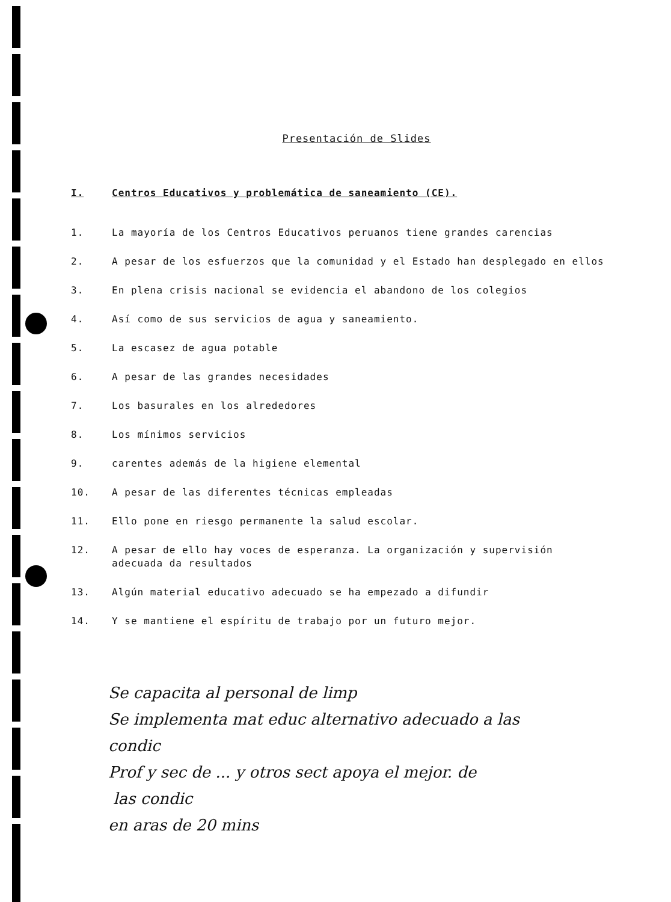Presentación de Slides
I. Centros Educativos y problemática de saneamiento (CE).
1. La mayoría de los Centros Educativos peruanos tiene grandes carencias
2. A pesar de los esfuerzos que la comunidad y el Estado han desplegado en ellos
3. En plena crisis nacional se evidencia el abandono de los colegios
4. Así como de sus servicios de agua y saneamiento.
5. La escasez de agua potable
6. A pesar de las grandes necesidades
7. Los basurales en los alrededores
8. Los mínimos servicios
9. carentes además de la higiene elemental
10. A pesar de las diferentes técnicas empleadas
11. Ello pone en riesgo permanente la salud escolar.
12. A pesar de ello hay voces de esperanza. La organización y supervisión adecuada da resultados
13. Algún material educativo adecuado se ha empezado a difundir
14. Y se mantiene el espíritu de trabajo por un futuro mejor.
Se capacita al personal de limp
Se implementa mat educ alternativo adecuado a las
condic
Prof y sec de ... y otros sect apoya el mejor. de
las condic
en aras de 20 mins